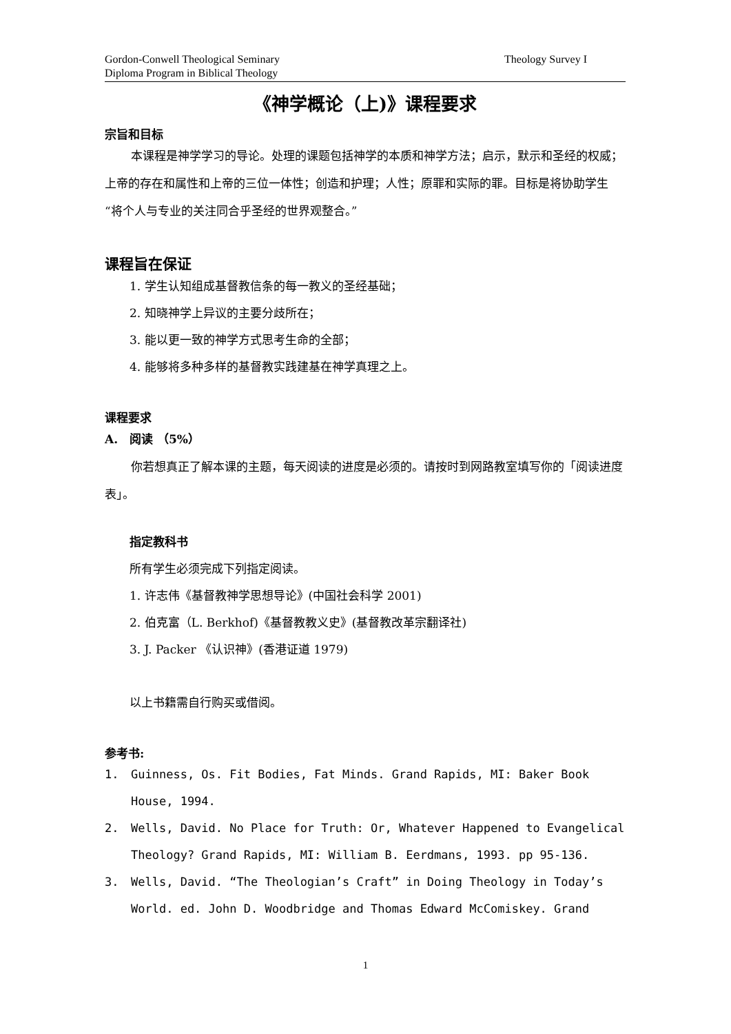Gordon-Conwell Theological Seminary
Diploma Program in Biblical Theology
Theology Survey I
《神学概论（上)》课程要求
宗旨和目标
本课程是神学学习的导论。处理的课题包括神学的本质和神学方法；启示，默示和圣经的权威；上帝的存在和属性和上帝的三位一体性；创造和护理；人性；原罪和实际的罪。目标是将协助学生“将个人与专业的关注同合乎圣经的世界观整合。”
课程旨在保证
1. 学生认知组成基督教信条的每一教义的圣经基础；
2. 知晓神学上异议的主要分歧所在；
3. 能以更一致的神学方式思考生命的全部；
4. 能够将多种多样的基督教实践建基在神学真理之上。
课程要求
A.　阅读 （5%）
你若想真正了解本课的主题，每天阅读的进度是必须的。请按时到网路教室填写你的「阅读进度表」。
指定教科书
所有学生必须完成下列指定阅读。
1. 许志伟《基督教神学思想导论》(中国社会科学 2001)
2. 伯克富（L. Berkhof)《基督教教义史》(基督教改革宗翻译社)
3. J. Packer 《认识神》(香港证道 1979)
以上书籍需自行购买或借阅。
参考书:
1. Guinness, Os. Fit Bodies, Fat Minds. Grand Rapids, MI: Baker Book House, 1994.
2. Wells, David. No Place for Truth: Or, Whatever Happened to Evangelical Theology? Grand Rapids, MI: William B. Eerdmans, 1993. pp 95-136.
3. Wells, David. “The Theologian’s Craft” in Doing Theology in Today’s World. ed. John D. Woodbridge and Thomas Edward McComiskey. Grand
1